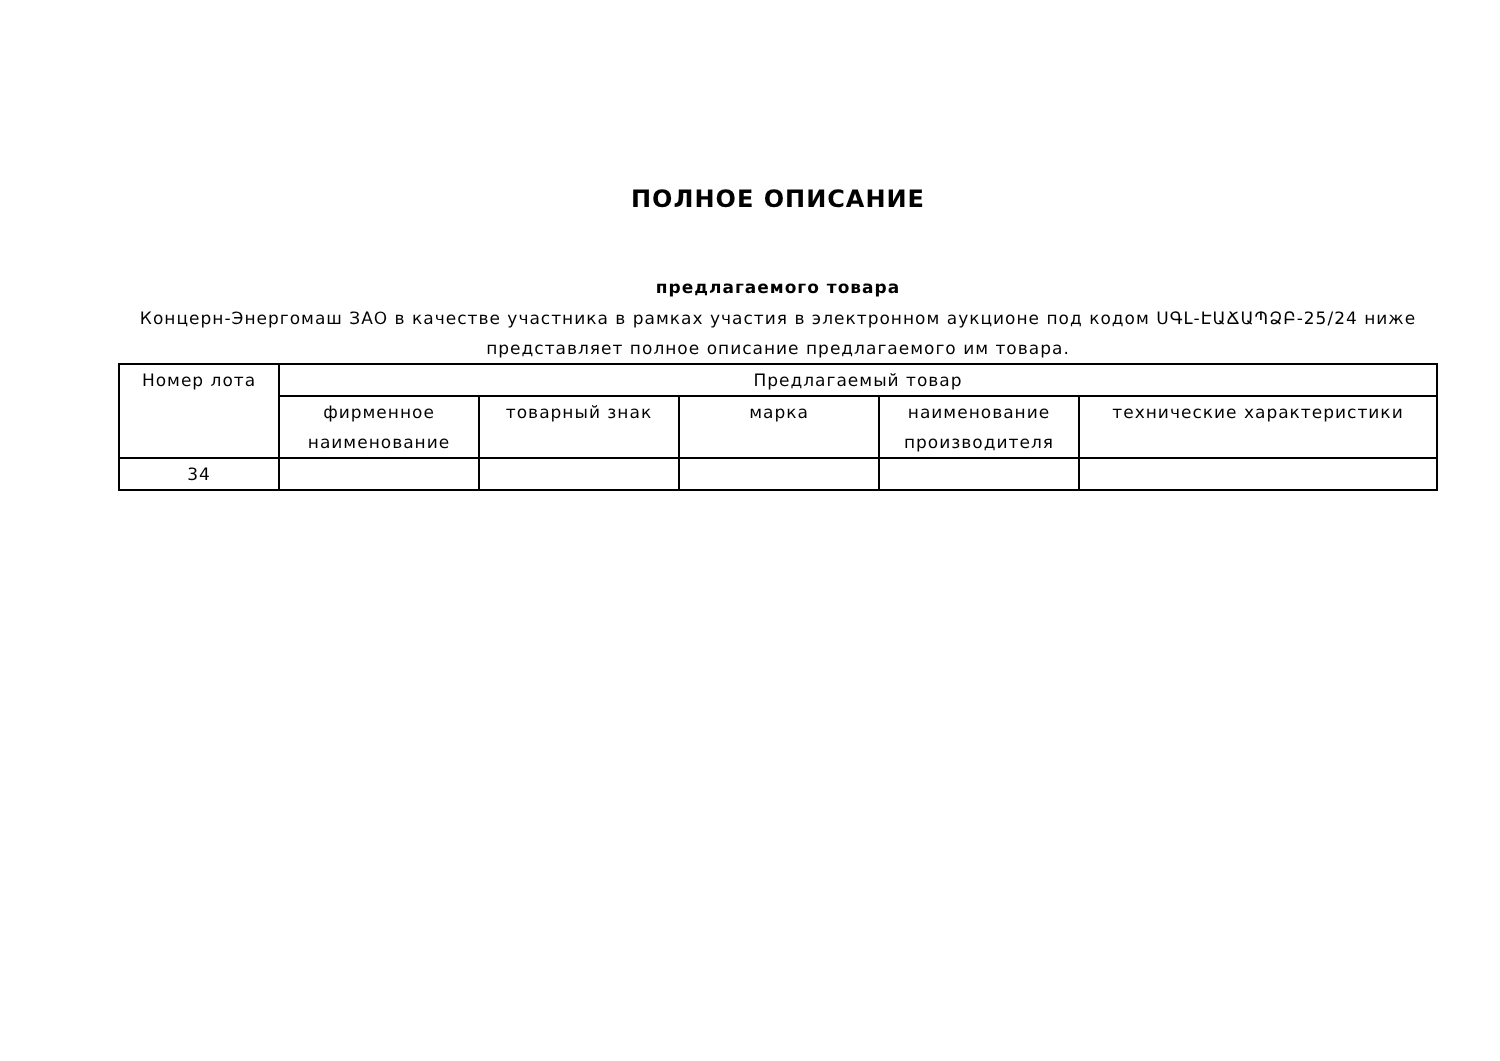ПОЛНОЕ ОПИСАНИЕ
предлагаемого товара
Концерн-Энергомаш ЗАО в качестве участника в рамках участия в электронном аукционе под кодом ՍԳԼ-ԷԱՃԱՊՁԲ-25/24 ниже представляет полное описание предлагаемого им товара.
| Номер лота | Предлагаемый товар | | | | |
| --- | --- | --- | --- | --- | --- |
| | фирменное наименование | товарный знак | марка | наименование производителя | технические характеристики |
| 34 | | | | | |